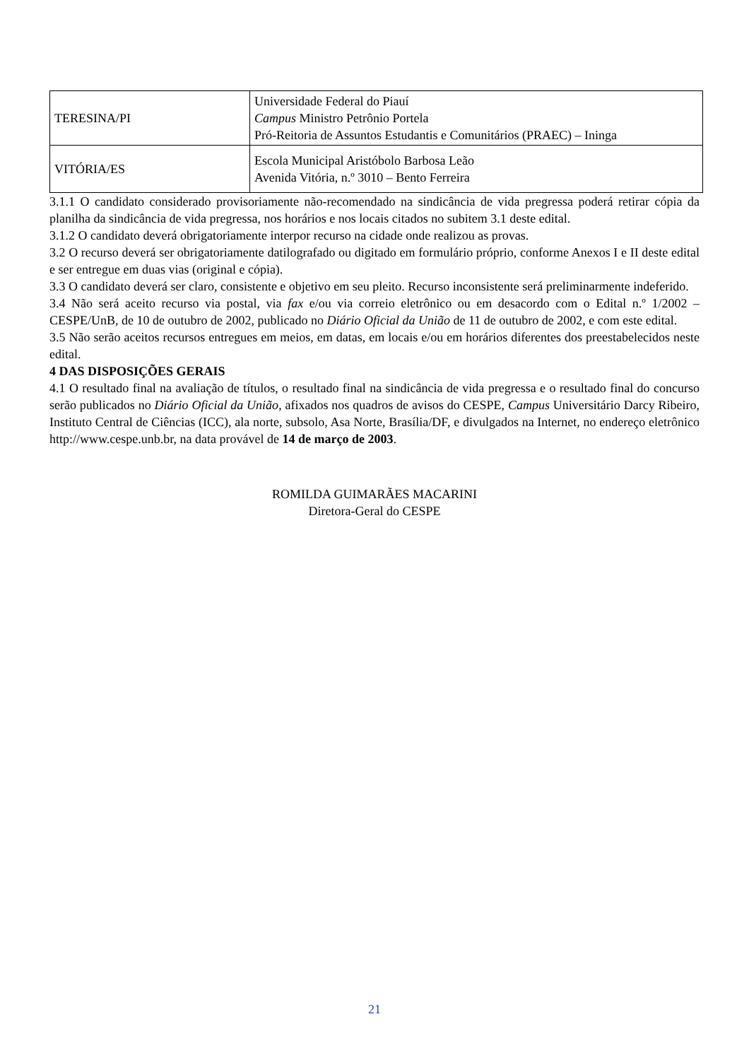| TERESINA/PI | Universidade Federal do Piauí Campus Ministro Petrônio Portela Pró-Reitoria de Assuntos Estudantis e Comunitários (PRAEC) – Ininga |
| VITÓRIA/ES | Escola Municipal Aristóbolo Barbosa Leão Avenida Vitória, n.º 3010 – Bento Ferreira |
3.1.1 O candidato considerado provisoriamente não-recomendado na sindicância de vida pregressa poderá retirar cópia da planilha da sindicância de vida pregressa, nos horários e nos locais citados no subitem 3.1 deste edital.
3.1.2 O candidato deverá obrigatoriamente interpor recurso na cidade onde realizou as provas.
3.2 O recurso deverá ser obrigatoriamente datilografado ou digitado em formulário próprio, conforme Anexos I e II deste edital e ser entregue em duas vias (original e cópia).
3.3 O candidato deverá ser claro, consistente e objetivo em seu pleito. Recurso inconsistente será preliminarmente indeferido.
3.4 Não será aceito recurso via postal, via fax e/ou via correio eletrônico ou em desacordo com o Edital n.º 1/2002 – CESPE/UnB, de 10 de outubro de 2002, publicado no Diário Oficial da União de 11 de outubro de 2002, e com este edital.
3.5 Não serão aceitos recursos entregues em meios, em datas, em locais e/ou em horários diferentes dos preestabelecidos neste edital.
4 DAS DISPOSIÇÕES GERAIS
4.1 O resultado final na avaliação de títulos, o resultado final na sindicância de vida pregressa e o resultado final do concurso serão publicados no Diário Oficial da União, afixados nos quadros de avisos do CESPE, Campus Universitário Darcy Ribeiro, Instituto Central de Ciências (ICC), ala norte, subsolo, Asa Norte, Brasília/DF, e divulgados na Internet, no endereço eletrônico http://www.cespe.unb.br, na data provável de 14 de março de 2003.
ROMILDA GUIMARÃES MACARINI
Diretora-Geral do CESPE
21